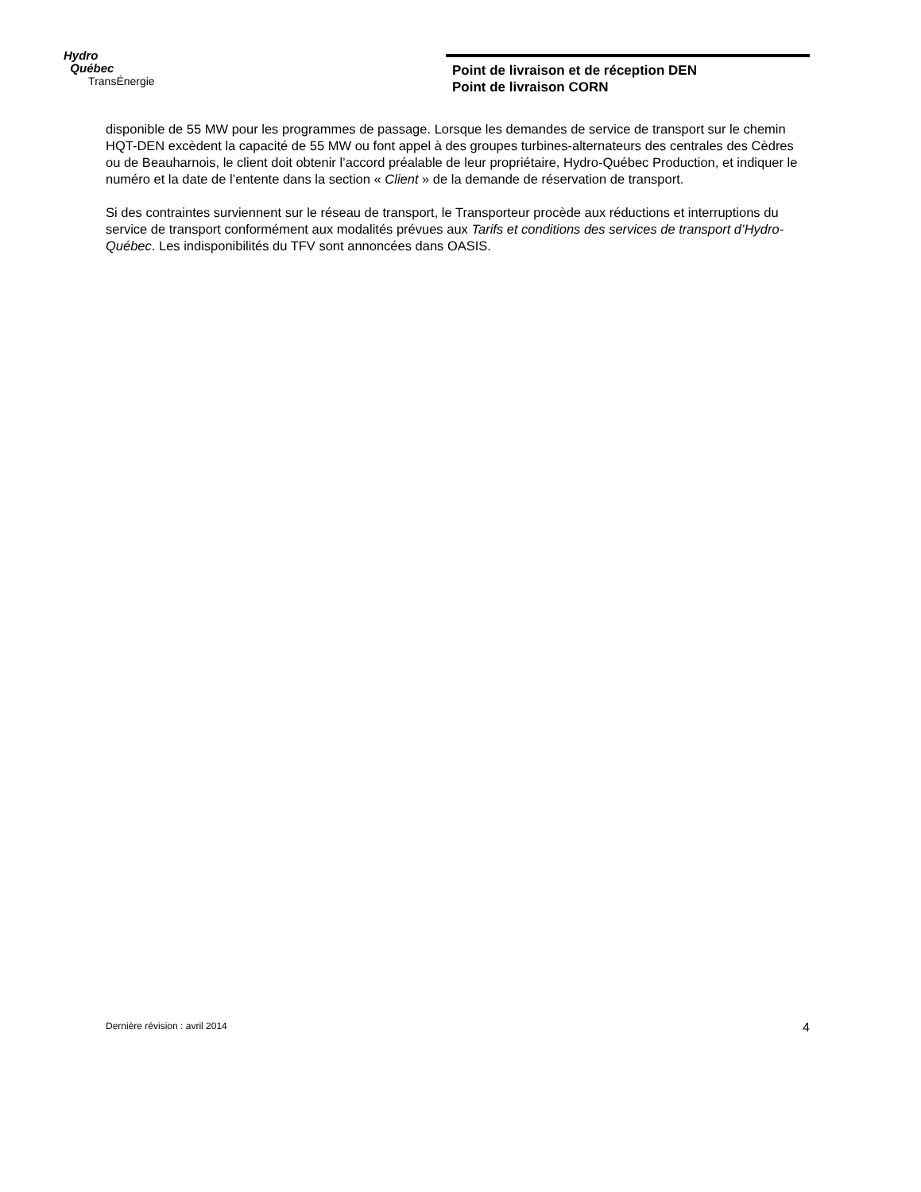Hydro
Québec
TransÉnergie
Point de livraison et de réception DEN
Point de livraison CORN
disponible de 55 MW pour les programmes de passage. Lorsque les demandes de service de transport sur le chemin HQT-DEN excèdent la capacité de 55 MW ou font appel à des groupes turbines-alternateurs des centrales des Cèdres ou de Beauharnois, le client doit obtenir l’accord préalable de leur propriétaire, Hydro-Québec Production, et indiquer le numéro et la date de l’entente dans la section « Client » de la demande de réservation de transport.
Si des contraintes surviennent sur le réseau de transport, le Transporteur procède aux réductions et interruptions du service de transport conformément aux modalités prévues aux Tarifs et conditions des services de transport d’Hydro-Québec. Les indisponibilités du TFV sont annoncées dans OASIS.
Dernière révision : avril 2014 4